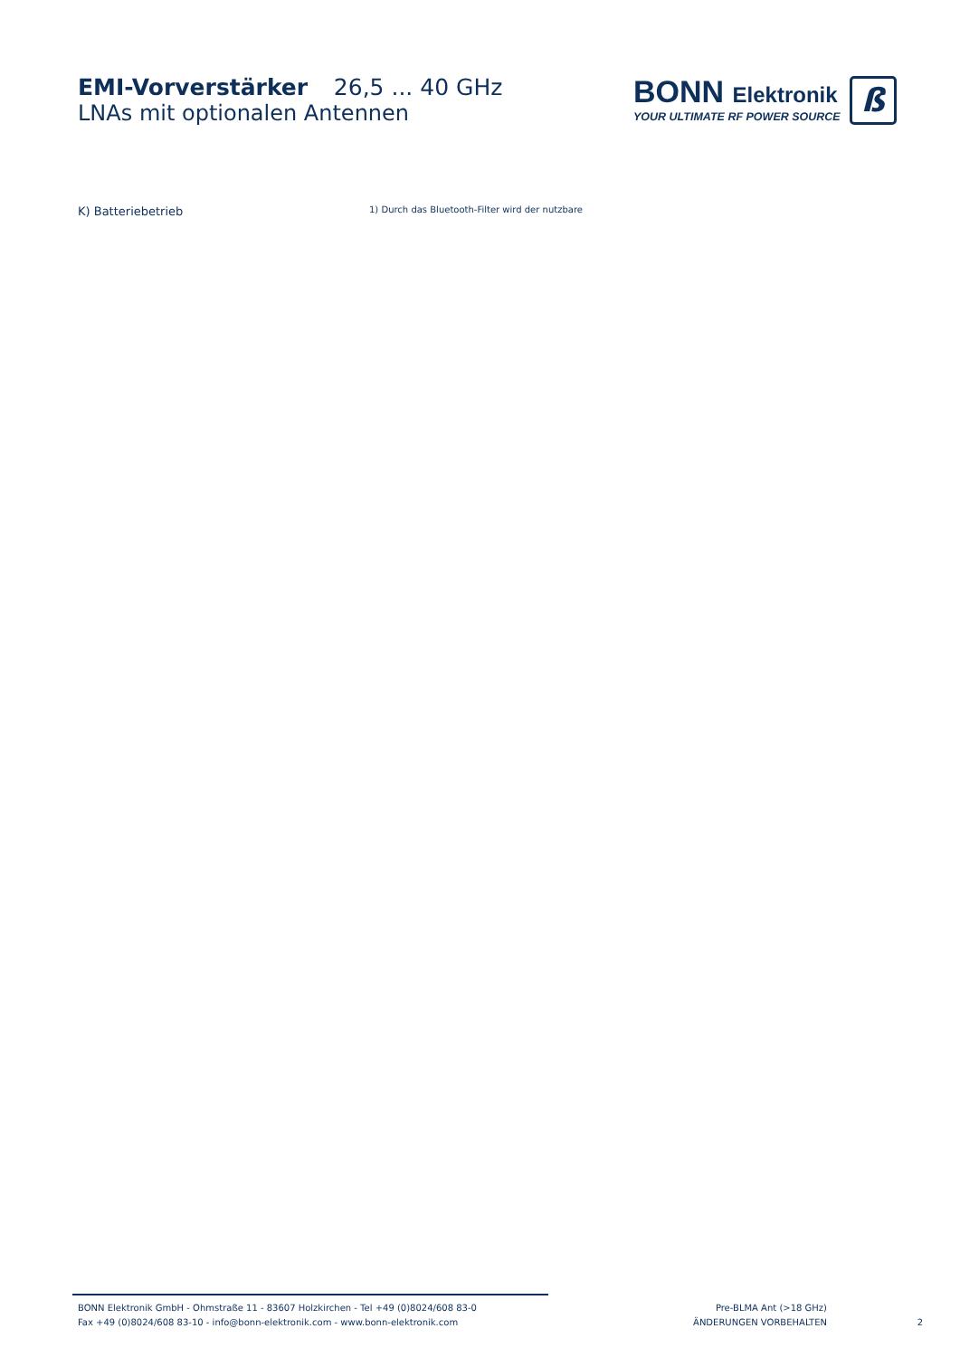EMI-Vorverstärker 26,5 ... 40 GHz
LNAs mit optionalen Antennen
BONN Elektronik
YOUR ULTIMATE RF POWER SOURCE
ß
K) Batteriebetrieb
1) Durch das Bluetooth-Filter wird der nutzbare
BONN Elektronik GmbH - Ohmstraße 11 - 83607 Holzkirchen - Tel +49 (0)8024/608 83-0
Fax +49 (0)8024/608 83-10 - info@bonn-elektronik.com - www.bonn-elektronik.com
Pre-BLMA Ant (>18 GHz)
ÄNDERUNGEN VORBEHALTEN
2